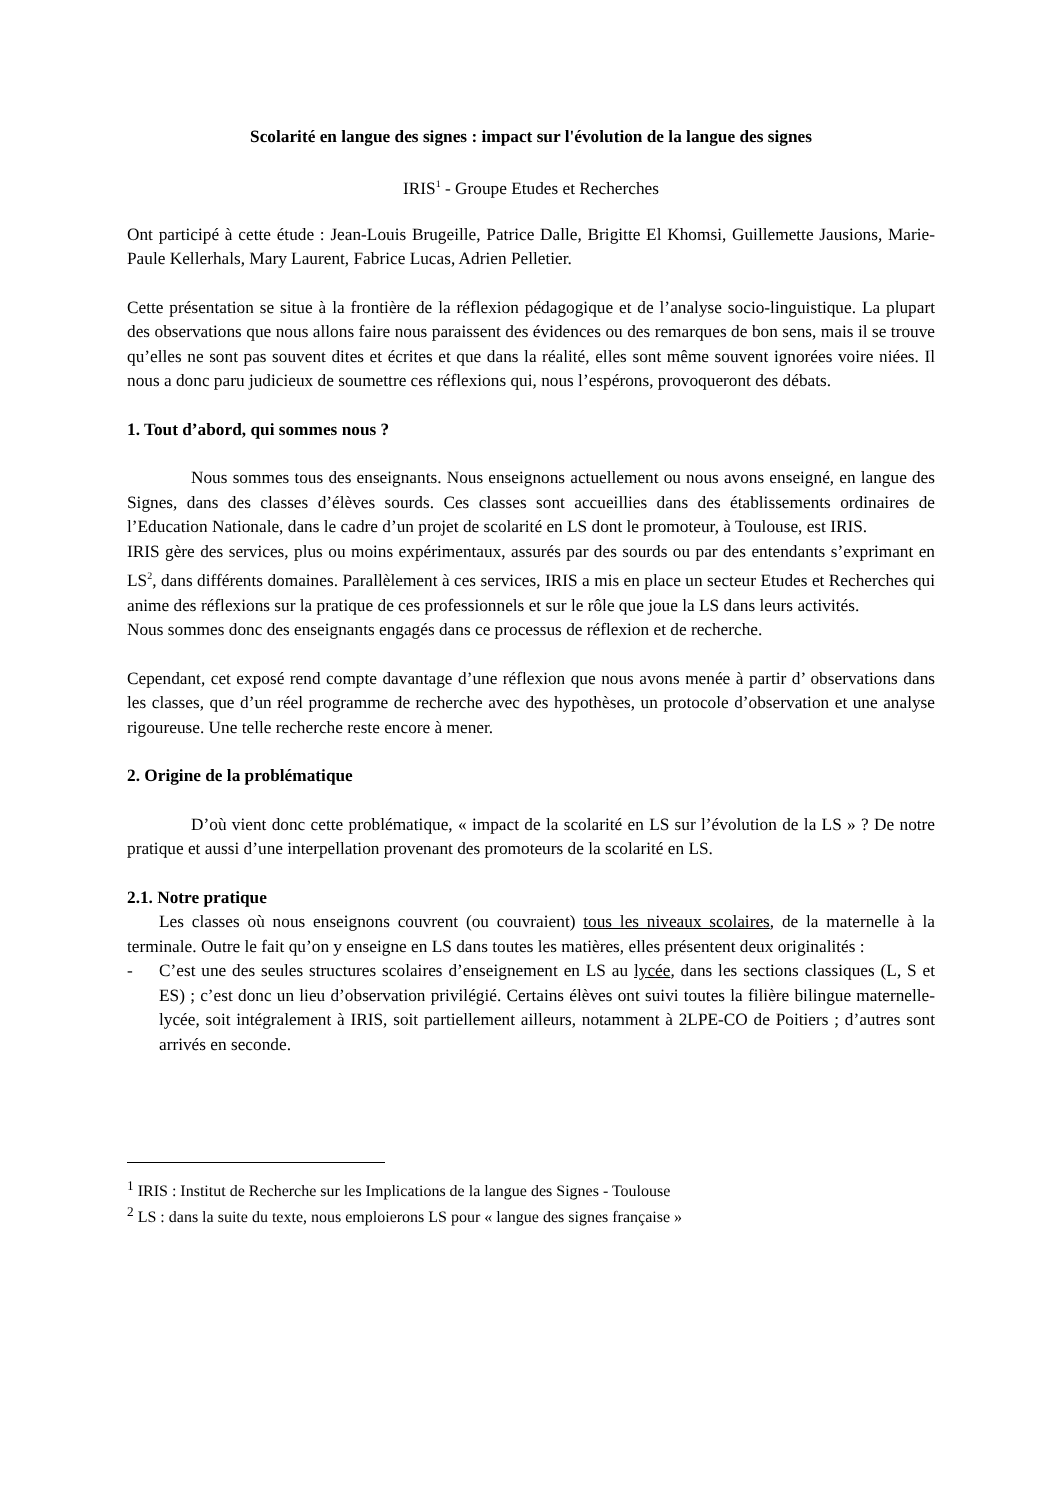Scolarité en langue des signes : impact sur l'évolution de la langue des signes
IRIS<sup>1</sup> - Groupe Etudes et Recherches
Ont participé à cette étude : Jean-Louis Brugeille, Patrice Dalle, Brigitte El Khomsi, Guillemette Jausions, Marie-Paule Kellerhals, Mary Laurent, Fabrice Lucas, Adrien Pelletier.
Cette présentation se situe à la frontière de la réflexion pédagogique et de l’analyse socio-linguistique. La plupart des observations que nous allons faire nous paraissent des évidences ou des remarques de bon sens, mais il se trouve qu’elles ne sont pas souvent dites et écrites et que dans la réalité, elles sont même souvent ignorées voire niées. Il nous a donc paru judicieux de soumettre ces réflexions qui, nous l’espérons, provoqueront des débats.
1. Tout d’abord, qui sommes nous ?
Nous sommes tous des enseignants. Nous enseignons actuellement ou nous avons enseigné, en langue des Signes, dans des classes d’élèves sourds. Ces classes sont accueillies dans des établissements ordinaires de l’Education Nationale, dans le cadre d’un projet de scolarité en LS dont le promoteur, à Toulouse, est IRIS.
IRIS gère des services, plus ou moins expérimentaux, assurés par des sourds ou par des entendants s’exprimant en LS<sup>2</sup>, dans différents domaines. Parallèlement à ces services, IRIS a mis en place un secteur Etudes et Recherches qui anime des réflexions sur la pratique de ces professionnels et sur le rôle que joue la LS dans leurs activités.
Nous sommes donc des enseignants engagés dans ce processus de réflexion et de recherche.
Cependant, cet exposé rend compte davantage d’une réflexion que nous avons menée à partir d’ observations dans les classes, que d’un réel programme de recherche avec des hypothèses, un protocole d’observation et une analyse rigoureuse. Une telle recherche reste encore à mener.
2. Origine de la problématique
D’où vient donc cette problématique, « impact de la scolarité en LS sur l’évolution de la LS » ? De notre pratique et aussi d’une interpellation provenant des promoteurs de la scolarité en LS.
2.1. Notre pratique
Les classes où nous enseignons couvrent (ou couvraient) tous les niveaux scolaires, de la maternelle à la terminale. Outre le fait qu’on y enseigne en LS dans toutes les matières, elles présentent deux originalités :
- C’est une des seules structures scolaires d’enseignement en LS au lycée, dans les sections classiques (L, S et ES) ; c’est donc un lieu d’observation privilégié. Certains élèves ont suivi toutes la filière bilingue maternelle-lycée, soit intégralement à IRIS, soit partiellement ailleurs, notamment à 2LPE-CO de Poitiers ; d’autres sont arrivés en seconde.
<sup>1</sup> IRIS : Institut de Recherche sur les Implications de la langue des Signes - Toulouse
<sup>2</sup> LS : dans la suite du texte, nous emploierons LS pour « langue des signes française »